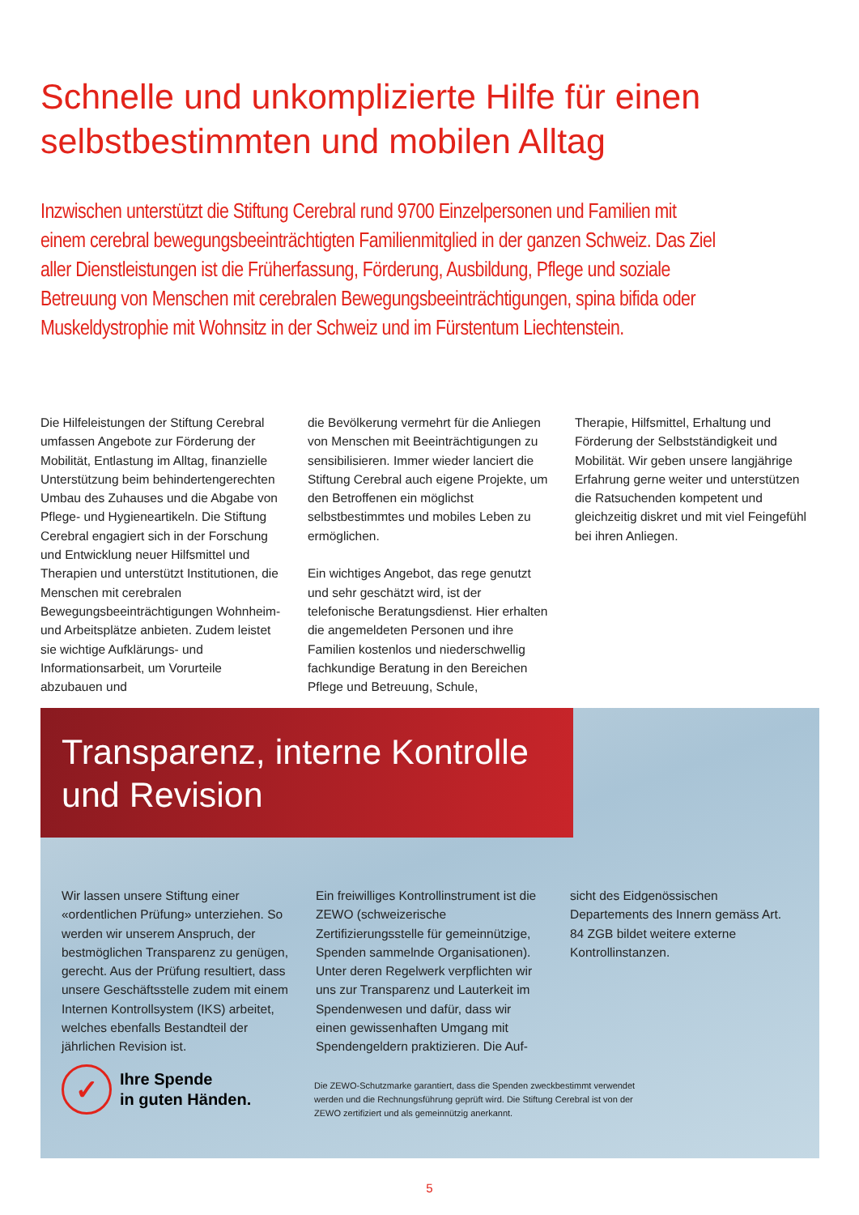Schnelle und unkomplizierte Hilfe für einen selbstbestimmten und mobilen Alltag
Inzwischen unterstützt die Stiftung Cerebral rund 9700 Einzelpersonen und Familien mit einem cerebral bewegungsbeeinträchtigten Familienmitglied in der ganzen Schweiz. Das Ziel aller Dienstleistungen ist die Früherfassung, Förderung, Ausbildung, Pflege und soziale Betreuung von Menschen mit cerebralen Bewegungsbeeinträchtigungen, spina bifida oder Muskeldystrophie mit Wohnsitz in der Schweiz und im Fürstentum Liechtenstein.
Die Hilfeleistungen der Stiftung Cerebral umfassen Angebote zur Förderung der Mobilität, Entlastung im Alltag, finanzielle Unterstützung beim behindertengerechten Umbau des Zuhauses und die Abgabe von Pflege- und Hygieneartikeln. Die Stiftung Cerebral engagiert sich in der Forschung und Entwicklung neuer Hilfsmittel und Therapien und unterstützt Institutionen, die Menschen mit cerebralen Bewegungsbeeinträchtigungen Wohnheim- und Arbeitsplätze anbieten. Zudem leistet sie wichtige Aufklärungs- und Informationsarbeit, um Vorurteile abzubauen und
die Bevölkerung vermehrt für die Anliegen von Menschen mit Beeinträchtigungen zu sensibilisieren. Immer wieder lanciert die Stiftung Cerebral auch eigene Projekte, um den Betroffenen ein möglichst selbstbestimmtes und mobiles Leben zu ermöglichen.
Ein wichtiges Angebot, das rege genutzt und sehr geschätzt wird, ist der telefonische Beratungsdienst. Hier erhalten die angemeldeten Personen und ihre Familien kostenlos und niederschwellig fachkundige Beratung in den Bereichen Pflege und Betreuung, Schule,
Therapie, Hilfsmittel, Erhaltung und Förderung der Selbstständigkeit und Mobilität. Wir geben unsere langjährige Erfahrung gerne weiter und unterstützen die Ratsuchenden kompetent und gleichzeitig diskret und mit viel Feingefühl bei ihren Anliegen.
Transparenz, interne Kontrolle und Revision
Wir lassen unsere Stiftung einer «ordentlichen Prüfung» unterziehen. So werden wir unserem Anspruch, der bestmöglichen Transparenz zu genügen, gerecht. Aus der Prüfung resultiert, dass unsere Geschäftsstelle zudem mit einem Internen Kontrollsystem (IKS) arbeitet, welches ebenfalls Bestandteil der jährlichen Revision ist.
Ein freiwilliges Kontrollinstrument ist die ZEWO (schweizerische Zertifizierungsstelle für gemeinnützige, Spenden sammelnde Organisationen). Unter deren Regelwerk verpflichten wir uns zur Transparenz und Lauterkeit im Spendenwesen und dafür, dass wir einen gewissenhaften Umgang mit Spendengeldern praktizieren. Die Auf-
sicht des Eidgenössischen Departements des Innern gemäss Art. 84 ZGB bildet weitere externe Kontrollinstanzen.
✓
Ihre Spende
in guten Händen.
Die ZEWO-Schutzmarke garantiert, dass die Spenden zweckbestimmt verwendet werden und die Rechnungsführung geprüft wird. Die Stiftung Cerebral ist von der ZEWO zertifiziert und als gemeinnützig anerkannt.
5